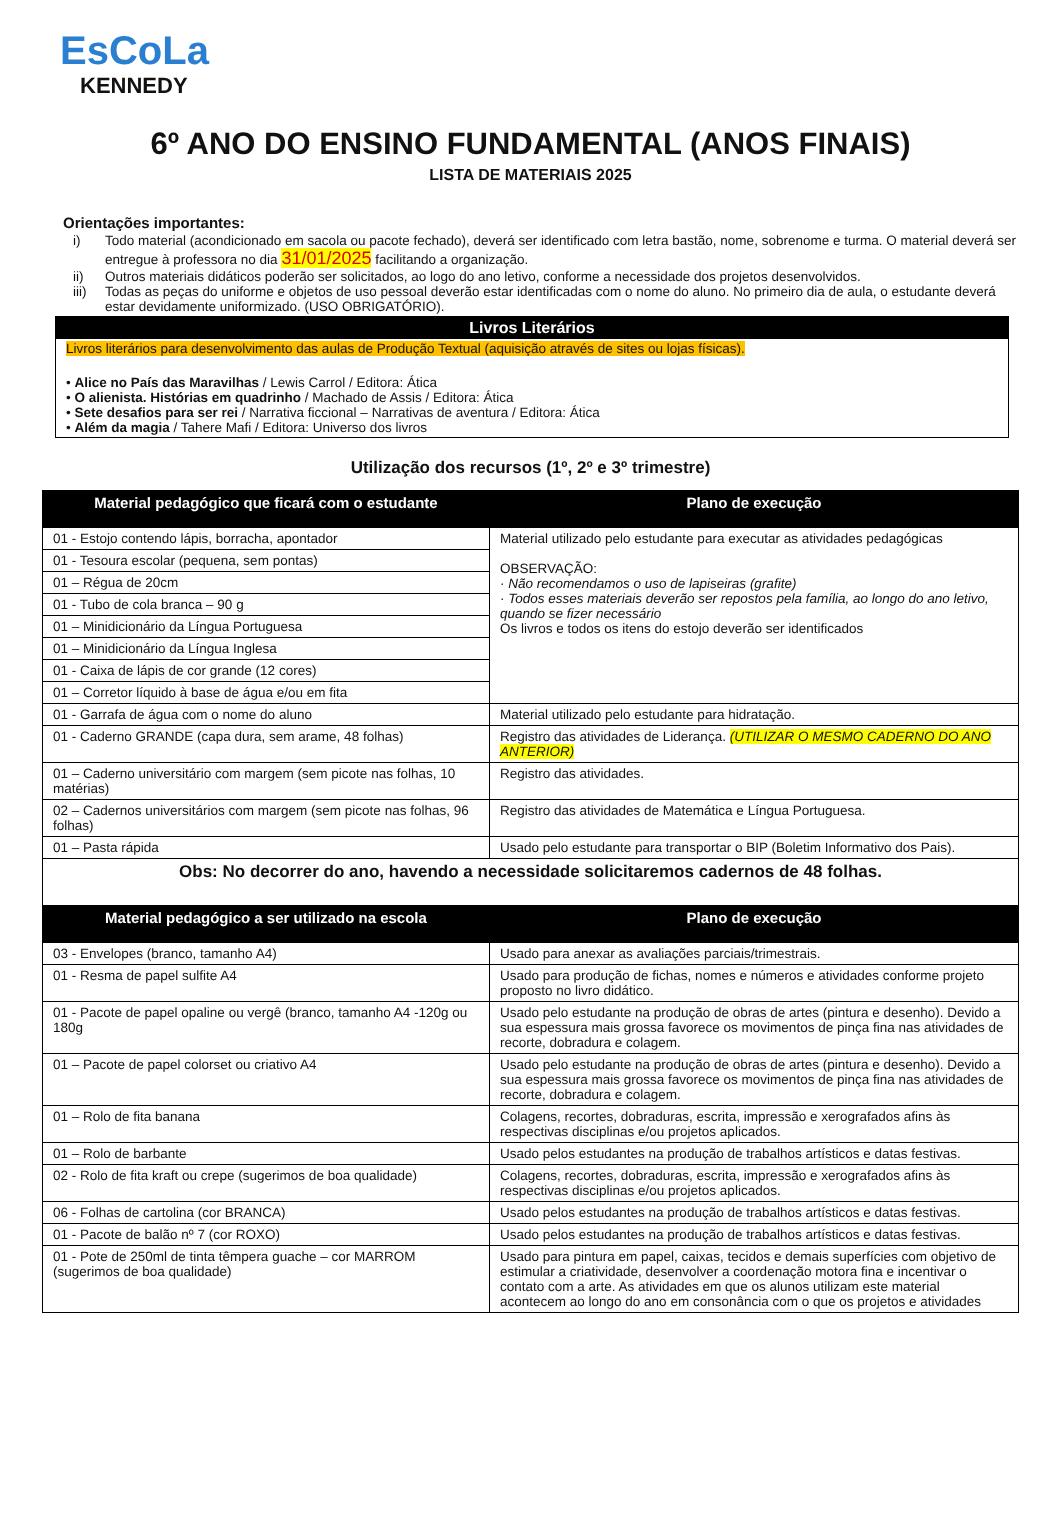EsCoLa
KENNEDY
6º ANO DO ENSINO FUNDAMENTAL (ANOS FINAIS)
LISTA DE MATERIAIS 2025
Orientações importantes:
i) Todo material (acondicionado em sacola ou pacote fechado), deverá ser identificado com letra bastão, nome, sobrenome e turma. O material deverá ser entregue à professora no dia 31/01/2025 facilitando a organização.
ii) Outros materiais didáticos poderão ser solicitados, ao logo do ano letivo, conforme a necessidade dos projetos desenvolvidos.
iii) Todas as peças do uniforme e objetos de uso pessoal deverão estar identificadas com o nome do aluno. No primeiro dia de aula, o estudante deverá estar devidamente uniformizado. (USO OBRIGATÓRIO).
Livros Literários
Livros literários para desenvolvimento das aulas de Produção Textual (aquisição através de sites ou lojas físicas).
• Alice no País das Maravilhas / Lewis Carrol / Editora: Ática
• O alienista. Histórias em quadrinho / Machado de Assis / Editora: Ática
• Sete desafios para ser rei / Narrativa ficcional – Narrativas de aventura / Editora: Ática
• Além da magia / Tahere Mafi / Editora: Universo dos livros
Utilização dos recursos (1º, 2º e 3º trimestre)
| Material pedagógico que ficará com o estudante | Plano de execução |
| --- | --- |
| 01 - Estojo contendo lápis, borracha, apontador | Material utilizado pelo estudante para executar as atividades pedagógicas OBSERVAÇÃO: · Não recomendamos o uso de lapiseiras (grafite) · Todos esses materiais deverão ser repostos pela família, ao longo do ano letivo, quando se fizer necessário Os livros e todos os itens do estojo deverão ser identificados |
| 01 - Tesoura escolar (pequena, sem pontas) | |
| 01 – Régua de 20cm | |
| 01 - Tubo de cola branca – 90 g | |
| 01 – Minidicionário da Língua Portuguesa | |
| 01 – Minidicionário da Língua Inglesa | |
| 01 - Caixa de lápis de cor grande (12 cores) | |
| 01 – Corretor líquido à base de água e/ou em fita | |
| 01 - Garrafa de água com o nome do aluno | Material utilizado pelo estudante para hidratação. |
| 01 - Caderno GRANDE (capa dura, sem arame, 48 folhas) | Registro das atividades de Liderança. (UTILIZAR O MESMO CADERNO DO ANO ANTERIOR) |
| 01 – Caderno universitário com margem (sem picote nas folhas, 10 matérias) | Registro das atividades. |
| 02 – Cadernos universitários com margem (sem picote nas folhas, 96 folhas) | Registro das atividades de Matemática e Língua Portuguesa. |
| 01 – Pasta rápida | Usado pelo estudante para transportar o BIP (Boletim Informativo dos Pais). |
| Obs: No decorrer do ano, havendo a necessidade solicitaremos cadernos de 48 folhas. | |
| Material pedagógico a ser utilizado na escola | Plano de execução |
| 03 - Envelopes (branco, tamanho A4) | Usado para anexar as avaliações parciais/trimestrais. |
| 01 - Resma de papel sulfite A4 | Usado para produção de fichas, nomes e números e atividades conforme projeto proposto no livro didático. |
| 01 - Pacote de papel opaline ou vergê (branco, tamanho A4 -120g ou 180g | Usado pelo estudante na produção de obras de artes (pintura e desenho). Devido a sua espessura mais grossa favorece os movimentos de pinça fina nas atividades de recorte, dobradura e colagem. |
| 01 – Pacote de papel colorset ou criativo A4 | Usado pelo estudante na produção de obras de artes (pintura e desenho). Devido a sua espessura mais grossa favorece os movimentos de pinça fina nas atividades de recorte, dobradura e colagem. |
| 01 – Rolo de fita banana | Colagens, recortes, dobraduras, escrita, impressão e xerografados afins às respectivas disciplinas e/ou projetos aplicados. |
| 01 – Rolo de barbante | Usado pelos estudantes na produção de trabalhos artísticos e datas festivas. |
| 02 - Rolo de fita kraft ou crepe (sugerimos de boa qualidade) | Colagens, recortes, dobraduras, escrita, impressão e xerografados afins às respectivas disciplinas e/ou projetos aplicados. |
| 06 - Folhas de cartolina (cor BRANCA) | Usado pelos estudantes na produção de trabalhos artísticos e datas festivas. |
| 01 - Pacote de balão nº 7 (cor ROXO) | Usado pelos estudantes na produção de trabalhos artísticos e datas festivas. |
| 01 - Pote de 250ml de tinta têmpera guache – cor MARROM (sugerimos de boa qualidade) | Usado para pintura em papel, caixas, tecidos e demais superfícies com objetivo de estimular a criatividade, desenvolver a coordenação motora fina e incentivar o contato com a arte. As atividades em que os alunos utilizam este material acontecem ao longo do ano em consonância com o que os projetos e atividades |